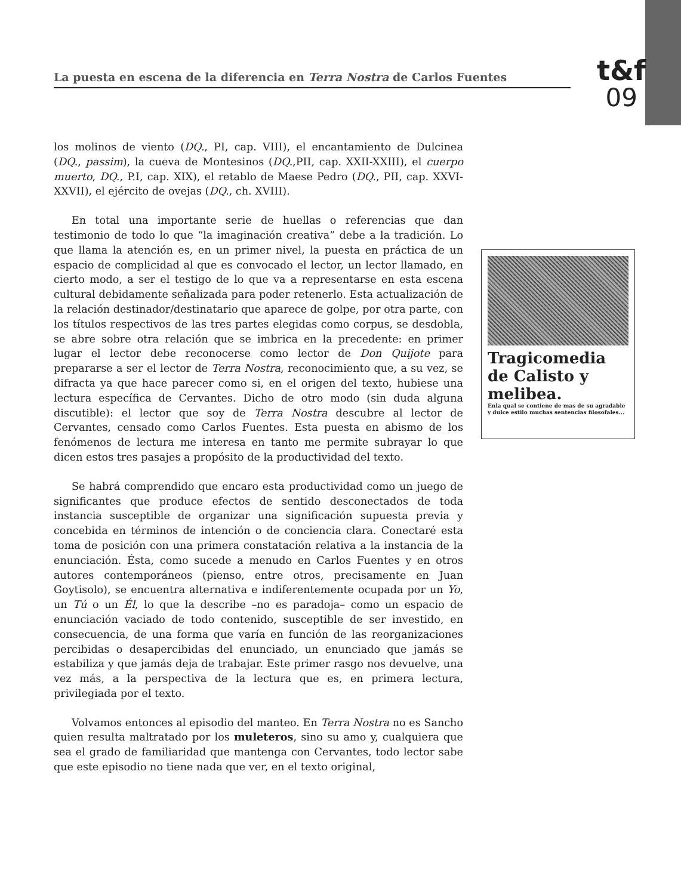La puesta en escena de la diferencia en Terra Nostra de Carlos Fuentes
t&f
09
los molinos de viento (DQ., PI, cap. VIII), el encantamiento de Dulcinea (DQ., passim), la cueva de Montesinos (DQ.,PII, cap. XXII-XXIII), el cuerpo muerto, DQ., P.I, cap. XIX), el retablo de Maese Pedro (DQ., PII, cap. XXVI-XXVII), el ejército de ovejas (DQ., ch. XVIII).
En total una importante serie de huellas o referencias que dan testimonio de todo lo que “la imaginación creativa” debe a la tradición. Lo que llama la atención es, en un primer nivel, la puesta en práctica de un espacio de complicidad al que es convocado el lector, un lector llamado, en cierto modo, a ser el testigo de lo que va a representarse en esta escena cultural debidamente señalizada para poder retenerlo. Esta actualización de la relación destinador/destinatario que aparece de golpe, por otra parte, con los títulos respectivos de las tres partes elegidas como corpus, se desdobla, se abre sobre otra relación que se imbrica en la precedente: en primer lugar el lector debe reconocerse como lector de Don Quijote para prepararse a ser el lector de Terra Nostra, reconocimiento que, a su vez, se difracta ya que hace parecer como si, en el origen del texto, hubiese una lectura específica de Cervantes. Dicho de otro modo (sin duda alguna discutible): el lector que soy de Terra Nostra descubre al lector de Cervantes, censado como Carlos Fuentes. Esta puesta en abismo de los fenómenos de lectura me interesa en tanto me permite subrayar lo que dicen estos tres pasajes a propósito de la productividad del texto.
Se habrá comprendido que encaro esta productividad como un juego de significantes que produce efectos de sentido desconectados de toda instancia susceptible de organizar una significación supuesta previa y concebida en términos de intención o de conciencia clara. Conectaré esta toma de posición con una primera constatación relativa a la instancia de la enunciación. Ésta, como sucede a menudo en Carlos Fuentes y en otros autores contemporáneos (pienso, entre otros, precisamente en Juan Goytisolo), se encuentra alternativa e indiferentemente ocupada por un Yo, un Tú o un Él, lo que la describe –no es paradoja– como un espacio de enunciación vaciado de todo contenido, susceptible de ser investido, en consecuencia, de una forma que varía en función de las reorganizaciones percibidas o desapercibidas del enunciado, un enunciado que jamás se estabiliza y que jamás deja de trabajar. Este primer rasgo nos devuelve, una vez más, a la perspectiva de la lectura que es, en primera lectura, privilegiada por el texto.
Volvamos entonces al episodio del manteo. En Terra Nostra no es Sancho quien resulta maltratado por los muleteros, sino su amo y, cualquiera que sea el grado de familiaridad que mantenga con Cervantes, todo lector sabe que este episodio no tiene nada que ver, en el texto original,
Tragicomedia de Calisto y melibea.
Enla qual se contiene de mas de su agradable y dulce estilo muchas sentencias filosofales...